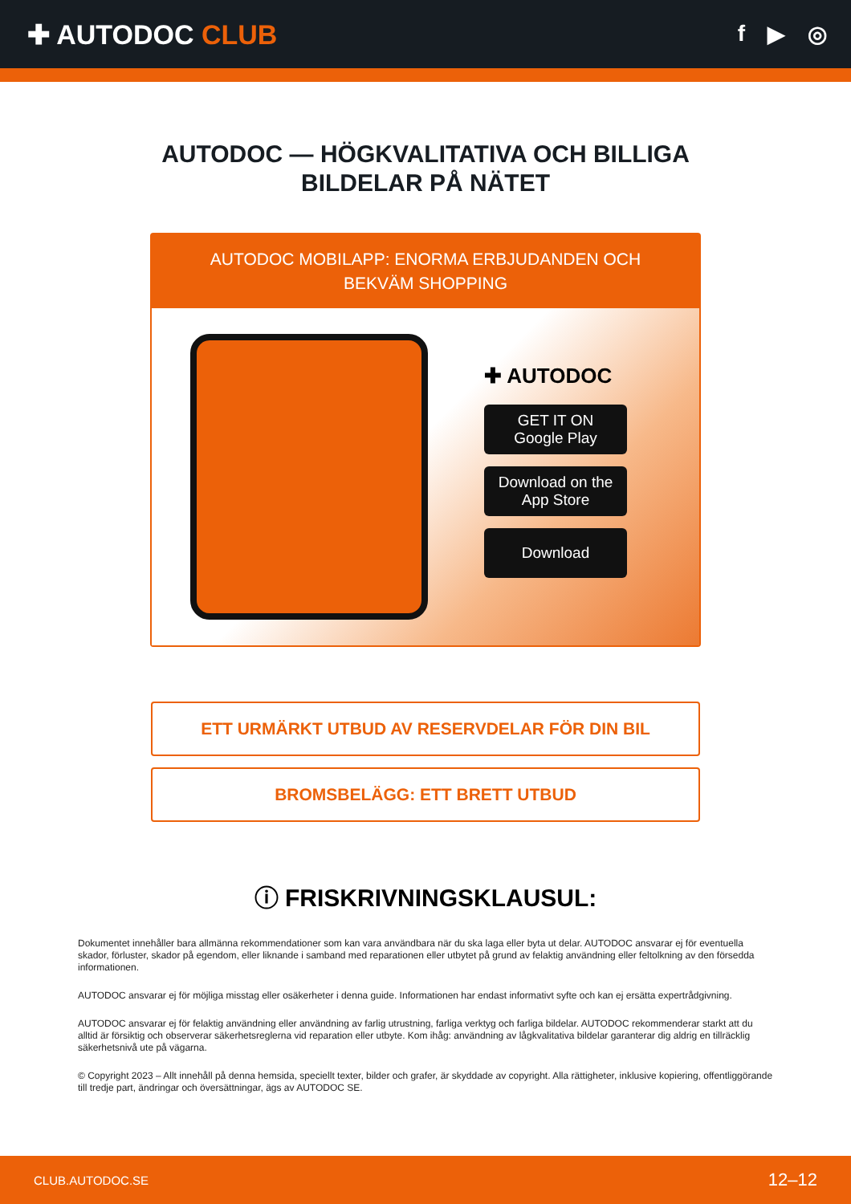✚ AUTODOC CLUB
f ▶ ◎
AUTODOC — HÖGKVALITATIVA OCH BILLIGA
BILDELAR PÅ NÄTET
AUTODOC MOBILAPP: ENORMA ERBJUDANDEN OCH BEKVÄM SHOPPING
✚ AUTODOC
GET IT ON
Google Play
Download on the
App Store
Download
ETT URMÄRKT UTBUD AV RESERVDELAR FÖR DIN BIL
BROMSBELÄGG: ETT BRETT UTBUD
ⓘ FRISKRIVNINGSKLAUSUL:
Dokumentet innehåller bara allmänna rekommendationer som kan vara användbara när du ska laga eller byta ut delar. AUTODOC ansvarar ej för eventuella skador, förluster, skador på egendom, eller liknande i samband med reparationen eller utbytet på grund av felaktig användning eller feltolkning av den försedda informationen.
AUTODOC ansvarar ej för möjliga misstag eller osäkerheter i denna guide. Informationen har endast informativt syfte och kan ej ersätta expertrådgivning.
AUTODOC ansvarar ej för felaktig användning eller användning av farlig utrustning, farliga verktyg och farliga bildelar. AUTODOC rekommenderar starkt att du alltid är försiktig och observerar säkerhetsreglerna vid reparation eller utbyte. Kom ihåg: användning av lågkvalitativa bildelar garanterar dig aldrig en tillräcklig säkerhetsnivå ute på vägarna.
© Copyright 2023 – Allt innehåll på denna hemsida, speciellt texter, bilder och grafer, är skyddade av copyright. Alla rättigheter, inklusive kopiering, offentliggörande till tredje part, ändringar och översättningar, ägs av AUTODOC SE.
CLUB.AUTODOC.SE 12–12